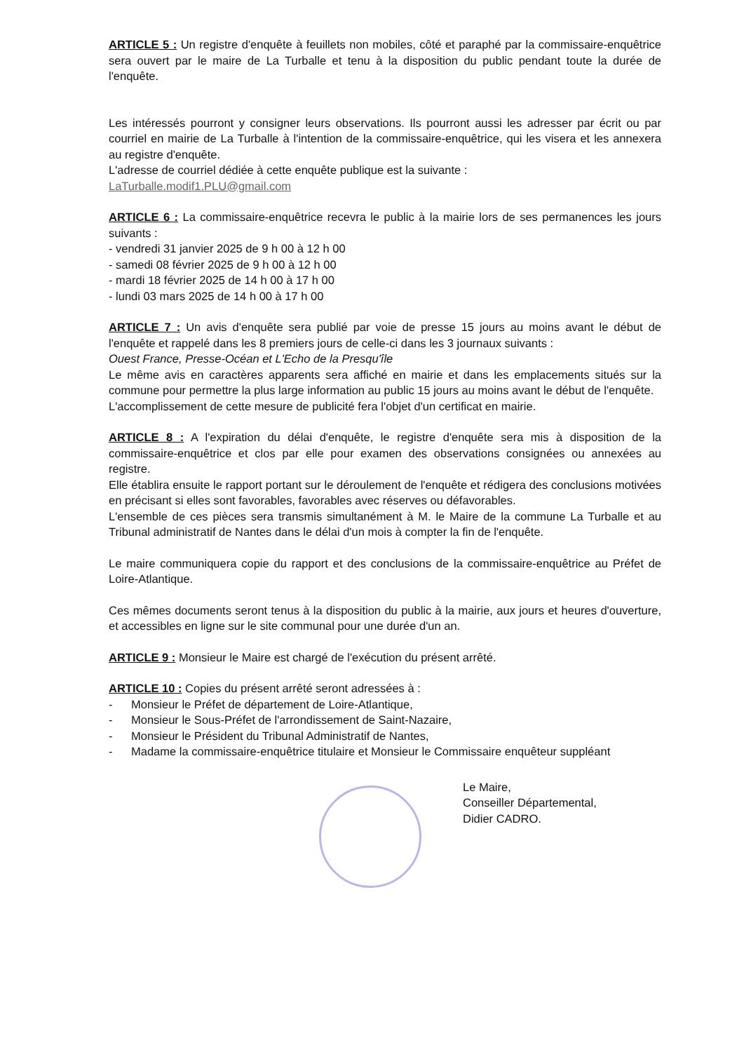ARTICLE 5 : Un registre d'enquête à feuillets non mobiles, côté et paraphé par la commissaire-enquêtrice sera ouvert par le maire de La Turballe et tenu à la disposition du public pendant toute la durée de l'enquête.
Les intéressés pourront y consigner leurs observations. Ils pourront aussi les adresser par écrit ou par courriel en mairie de La Turballe à l'intention de la commissaire-enquêtrice, qui les visera et les annexera au registre d'enquête.
L'adresse de courriel dédiée à cette enquête publique est la suivante :
LaTurballe.modif1.PLU@gmail.com
ARTICLE 6 : La commissaire-enquêtrice recevra le public à la mairie lors de ses permanences les jours suivants :
- vendredi 31 janvier 2025 de 9 h 00 à 12 h 00
- samedi 08 février 2025 de 9 h 00 à 12 h 00
- mardi 18 février 2025 de 14 h 00 à 17 h 00
- lundi 03 mars 2025 de 14 h 00 à 17 h 00
ARTICLE 7 : Un avis d'enquête sera publié par voie de presse 15 jours au moins avant le début de l'enquête et rappelé dans les 8 premiers jours de celle-ci dans les 3 journaux suivants :
Ouest France, Presse-Océan et L'Echo de la Presqu'île
Le même avis en caractères apparents sera affiché en mairie et dans les emplacements situés sur la commune pour permettre la plus large information au public 15 jours au moins avant le début de l'enquête.
L'accomplissement de cette mesure de publicité fera l'objet d'un certificat en mairie.
ARTICLE 8 : A l'expiration du délai d'enquête, le registre d'enquête sera mis à disposition de la commissaire-enquêtrice et clos par elle pour examen des observations consignées ou annexées au registre.
Elle établira ensuite le rapport portant sur le déroulement de l'enquête et rédigera des conclusions motivées en précisant si elles sont favorables, favorables avec réserves ou défavorables.
L'ensemble de ces pièces sera transmis simultanément à M. le Maire de la commune La Turballe et au Tribunal administratif de Nantes dans le délai d'un mois à compter la fin de l'enquête.
Le maire communiquera copie du rapport et des conclusions de la commissaire-enquêtrice au Préfet de Loire-Atlantique.
Ces mêmes documents seront tenus à la disposition du public à la mairie, aux jours et heures d'ouverture, et accessibles en ligne sur le site communal pour une durée d'un an.
ARTICLE 9 : Monsieur le Maire est chargé de l'exécution du présent arrêté.
ARTICLE 10 : Copies du présent arrêté seront adressées à :
- Monsieur le Préfet de département de Loire-Atlantique,
- Monsieur le Sous-Préfet de l'arrondissement de Saint-Nazaire,
- Monsieur le Président du Tribunal Administratif de Nantes,
- Madame la commissaire-enquêtrice titulaire et Monsieur le Commissaire enquêteur suppléant
Le Maire,
Conseiller Départemental,
Didier CADRO.